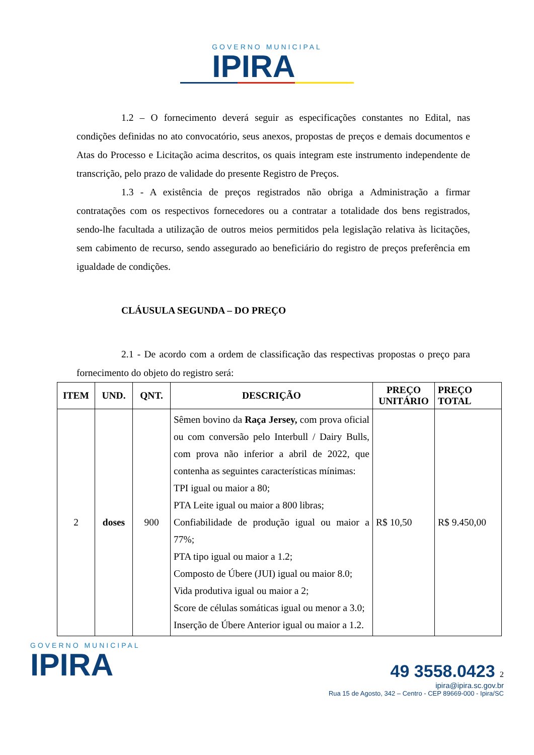GOVERNO MUNICIPAL IPIRA
1.2 – O fornecimento deverá seguir as especificações constantes no Edital, nas condições definidas no ato convocatório, seus anexos, propostas de preços e demais documentos e Atas do Processo e Licitação acima descritos, os quais integram este instrumento independente de transcrição, pelo prazo de validade do presente Registro de Preços.
1.3 - A existência de preços registrados não obriga a Administração a firmar contratações com os respectivos fornecedores ou a contratar a totalidade dos bens registrados, sendo-lhe facultada a utilização de outros meios permitidos pela legislação relativa às licitações, sem cabimento de recurso, sendo assegurado ao beneficiário do registro de preços preferência em igualdade de condições.
CLÁUSULA SEGUNDA – DO PREÇO
2.1 - De acordo com a ordem de classificação das respectivas propostas o preço para fornecimento do objeto do registro será:
| ITEM | UND. | QNT. | DESCRIÇÃO | PREÇO UNITÁRIO | PREÇO TOTAL |
| --- | --- | --- | --- | --- | --- |
| 2 | doses | 900 | Sêmen bovino da Raça Jersey, com prova oficial ou com conversão pelo Interbull / Dairy Bulls, com prova não inferior a abril de 2022, que contenha as seguintes características mínimas: TPI igual ou maior a 80; PTA Leite igual ou maior a 800 libras; Confiabilidade de produção igual ou maior a 77%; PTA tipo igual ou maior a 1.2; Composto de Úbere (JUI) igual ou maior 8.0; Vida produtiva igual ou maior a 2; Score de células somáticas igual ou menor a 3.0; Inserção de Úbere Anterior igual ou maior a 1.2. | R$ 10,50 | R$ 9.450,00 |
GOVERNO MUNICIPAL IPIRA
49 3558.0423 2
ipira@ipira.sc.gov.br
Rua 15 de Agosto, 342 – Centro - CEP 89669-000 - Ipira/SC